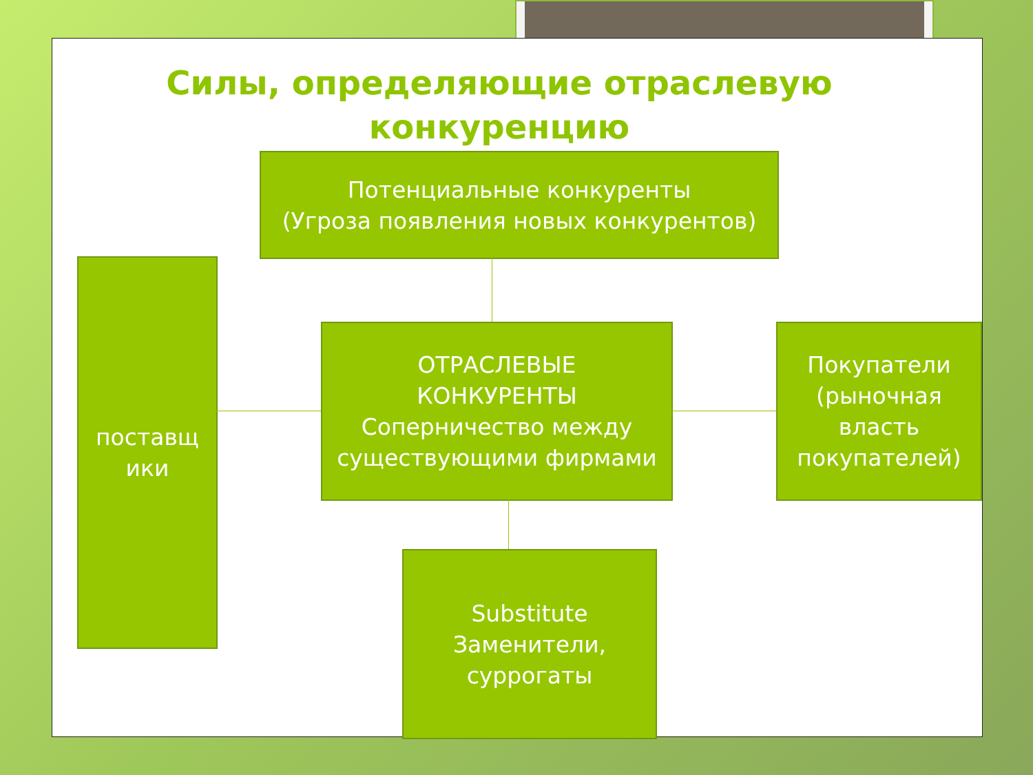Силы, определяющие отраслевую конкуренцию
Потенциальные конкуренты
(Угроза появления новых конкурентов)
поставщ
ики
ОТРАСЛЕВЫЕ
КОНКУРЕНТЫ
Соперничество между существующими фирмами
Покупатели
(рыночная власть покупателей)
Substitute
Заменители, суррогаты